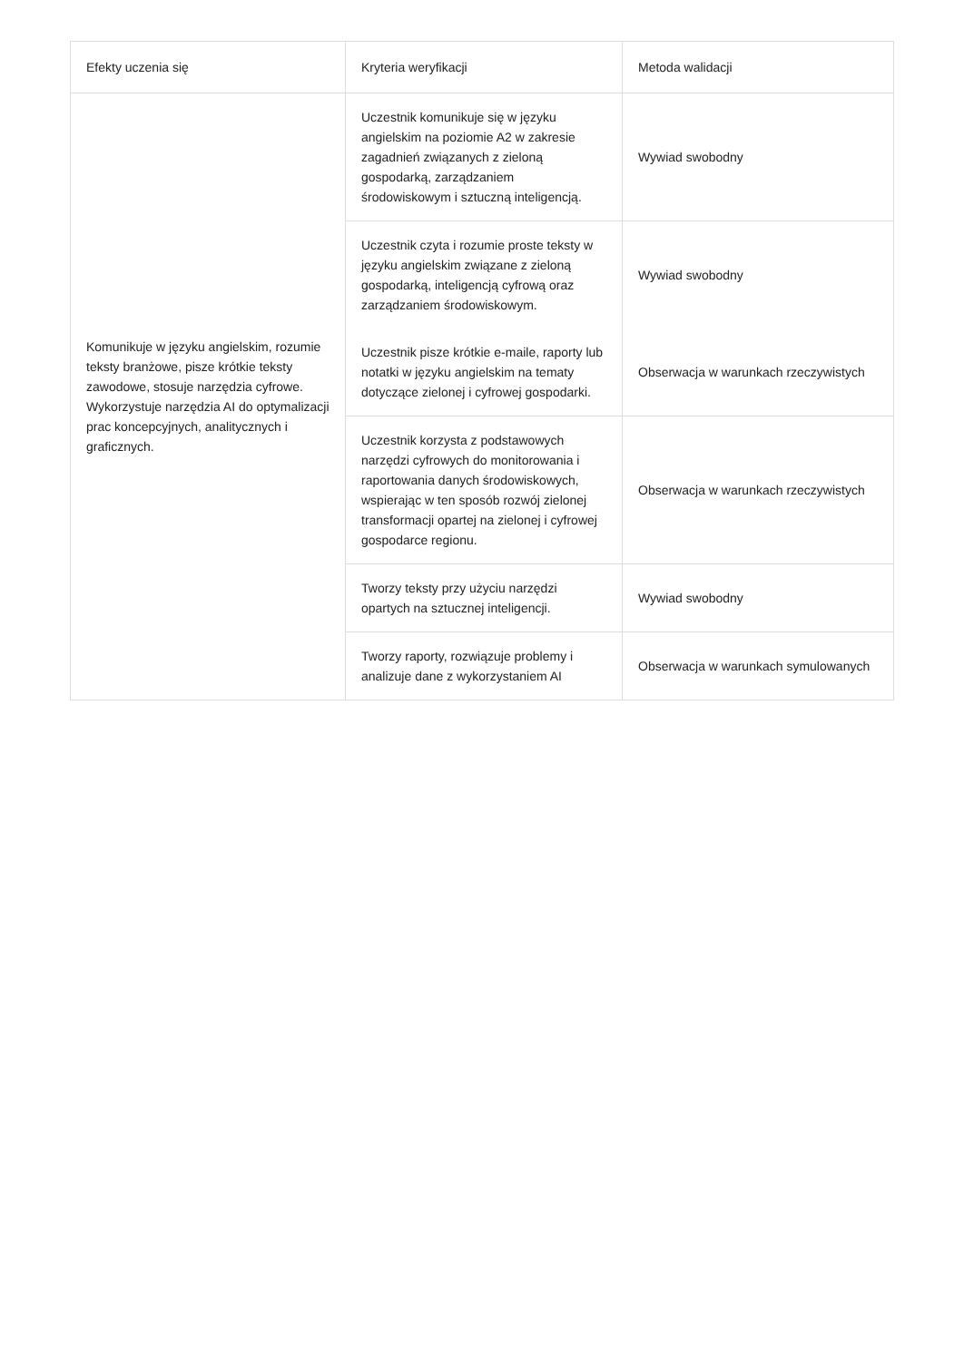| Efekty uczenia się | Kryteria weryfikacji | Metoda walidacji |
| --- | --- | --- |
| Komunikuje w języku angielskim, rozumie teksty branżowe, pisze krótkie teksty zawodowe, stosuje narzędzia cyfrowe. Wykorzystuje narzędzia AI do optymalizacji prac koncepcyjnych, analitycznych i graficznych. | Uczestnik komunikuje się w języku angielskim na poziomie A2 w zakresie zagadnień związanych z zieloną gospodarką, zarządzaniem środowiskowym i sztuczną inteligencją. | Wywiad swobodny |
| | Uczestnik czyta i rozumie proste teksty w języku angielskim związane z zieloną gospodarką, inteligencją cyfrową oraz zarządzaniem środowiskowym. | Wywiad swobodny |
| | Uczestnik pisze krótkie e-maile, raporty lub notatki w języku angielskim na tematy dotyczące zielonej i cyfrowej gospodarki. | Obserwacja w warunkach rzeczywistych |
| | Uczestnik korzysta z podstawowych narzędzi cyfrowych do monitorowania i raportowania danych środowiskowych, wspierając w ten sposób rozwój zielonej transformacji opartej na zielonej i cyfrowej gospodarce regionu. | Obserwacja w warunkach rzeczywistych |
| | Tworzy teksty przy użyciu narzędzi opartych na sztucznej inteligencji. | Wywiad swobodny |
| | Tworzy raporty, rozwiązuje problemy i analizuje dane z wykorzystaniem AI | Obserwacja w warunkach symulowanych |